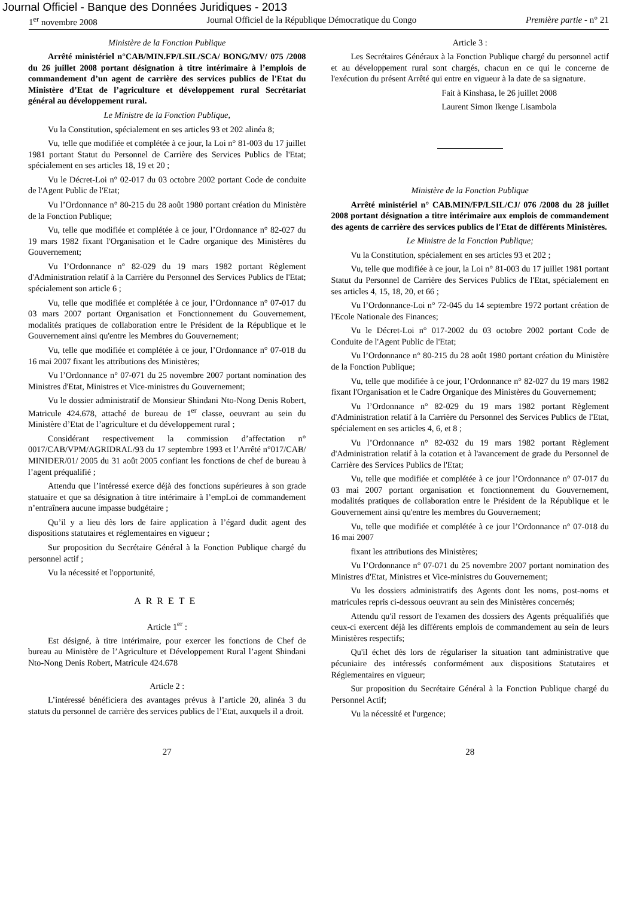Journal Officiel - Banque des Données Juridiques - 2013
1<sup>er</sup> novembre 2008 Journal Officiel de la République Démocratique du Congo Première partie - n° 21
Ministère de la Fonction Publique
Arrêté ministériel n°CAB/MIN.FP/LSIL/SCA/ BONG/MV/ 075 /2008 du 26 juillet 2008 portant désignation à titre intérimaire à l’emplois de commandement d’un agent de carrière des services publics de l'Etat du Ministère d’Etat de l’agriculture et développement rural Secrétariat général au développement rural.
Le Ministre de la Fonction Publique,
Vu la Constitution, spécialement en ses articles 93 et 202 alinéa 8;
Vu, telle que modifiée et complétée à ce jour, la Loi n° 81-003 du 17 juillet 1981 portant Statut du Personnel de Carrière des Services Publics de l'Etat; spécialement en ses articles 18, 19 et 20 ;
Vu le Décret-Loi n° 02-017 du 03 octobre 2002 portant Code de conduite de l'Agent Public de l'Etat;
Vu l’Ordonnance n° 80-215 du 28 août 1980 portant création du Ministère de la Fonction Publique;
Vu, telle que modifiée et complétée à ce jour, l’Ordonnance n° 82-027 du 19 mars 1982 fixant l'Organisation et le Cadre organique des Ministères du Gouvernement;
Vu l’Ordonnance n° 82-029 du 19 mars 1982 portant Règlement d'Administration relatif à la Carrière du Personnel des Services Publics de l'Etat; spécialement son article 6 ;
Vu, telle que modifiée et complétée à ce jour, l’Ordonnance n° 07-017 du 03 mars 2007 portant Organisation et Fonctionnement du Gouvernement, modalités pratiques de collaboration entre le Président de la République et le Gouvernement ainsi qu'entre les Membres du Gouvernement;
Vu, telle que modifiée et complétée à ce jour, l’Ordonnance n° 07-018 du 16 mai 2007 fixant les attributions des Ministères;
Vu l’Ordonnance n° 07-071 du 25 novembre 2007 portant nomination des Ministres d'Etat, Ministres et Vice-ministres du Gouvernement;
Vu le dossier administratif de Monsieur Shindani Nto-Nong Denis Robert, Matricule 424.678, attaché de bureau de 1<sup>er</sup> classe, oeuvrant au sein du Ministère d’Etat de l’agriculture et du développement rural ;
Considérant respectivement la commission d’affectation n° 0017/CAB/VPM/AGRIDRAL/93 du 17 septembre 1993 et l’Arrêté n°017/CAB/ MINIDER/01/ 2005 du 31 août 2005 confiant les fonctions de chef de bureau à l’agent préqualifié ;
Attendu que l’intéressé exerce déjà des fonctions supérieures à son grade statuaire et que sa désignation à titre intérimaire à l’empLoi de commandement n’entraînera aucune impasse budgétaire ;
Qu’il y a lieu dès lors de faire application à l’égard dudit agent des dispositions statutaires et réglementaires en vigueur ;
Sur proposition du Secrétaire Général à la Fonction Publique chargé du personnel actif ;
Vu la nécessité et l'opportunité,
ARRETE
Article 1<sup>er</sup> :
Est désigné, à titre intérimaire, pour exercer les fonctions de Chef de bureau au Ministère de l’Agriculture et Développement Rural l’agent Shindani Nto-Nong Denis Robert, Matricule 424.678
Article 2 :
L’intéressé bénéficiera des avantages prévus à l’article 20, alinéa 3 du statuts du personnel de carrière des services publics de l’Etat, auxquels il a droit.
Article 3 :
Les Secrétaires Généraux à la Fonction Publique chargé du personnel actif et au développement rural sont chargés, chacun en ce qui le concerne de l'exécution du présent Arrêté qui entre en vigueur à la date de sa signature.
Fait à Kinshasa, le 26 juillet 2008
Laurent Simon Ikenge Lisambola
Ministère de la Fonction Publique
Arrêté ministériel n° CAB.MIN/FP/LSIL/CJ/ 076 /2008 du 28 juillet 2008 portant désignation a titre intérimaire aux emplois de commandement des agents de carrière des services publics de l'Etat de différents Ministères.
Le Ministre de la Fonction Publique;
Vu la Constitution, spécialement en ses articles 93 et 202 ;
Vu, telle que modifiée à ce jour, la Loi n° 81-003 du 17 juillet 1981 portant Statut du Personnel de Carrière des Services Publics de l'Etat, spécialement en ses articles 4, 15, 18, 20, et 66 ;
Vu l’Ordonnance-Loi n° 72-045 du 14 septembre 1972 portant création de l'Ecole Nationale des Finances;
Vu le Décret-Loi n° 017-2002 du 03 octobre 2002 portant Code de Conduite de l'Agent Public de l'Etat;
Vu l’Ordonnance n° 80-215 du 28 août 1980 portant création du Ministère de la Fonction Publique;
Vu, telle que modifiée à ce jour, l’Ordonnance n° 82-027 du 19 mars 1982 fixant l'Organisation et le Cadre Organique des Ministères du Gouvernement;
Vu l’Ordonnance n° 82-029 du 19 mars 1982 portant Règlement d'Administration relatif à la Carrière du Personnel des Services Publics de l'Etat, spécialement en ses articles 4, 6, et 8 ;
Vu l’Ordonnance n° 82-032 du 19 mars 1982 portant Règlement d'Administration relatif à la cotation et à l'avancement de grade du Personnel de Carrière des Services Publics de l'Etat;
Vu, telle que modifiée et complétée à ce jour l’Ordonnance n° 07-017 du 03 mai 2007 portant organisation et fonctionnement du Gouvernement, modalités pratiques de collaboration entre le Président de la République et le Gouvernement ainsi qu'entre les membres du Gouvernement;
Vu, telle que modifiée et complétée à ce jour l’Ordonnance n° 07-018 du 16 mai 2007
fixant les attributions des Ministères;
Vu l’Ordonnance n° 07-071 du 25 novembre 2007 portant nomination des Ministres d'Etat, Ministres et Vice-ministres du Gouvernement;
Vu les dossiers administratifs des Agents dont les noms, post-noms et matricules repris ci-dessous oeuvrant au sein des Ministères concernés;
Attendu qu'il ressort de l'examen des dossiers des Agents préqualifiés que ceux-ci exercent déjà les différents emplois de commandement au sein de leurs Ministères respectifs;
Qu'il échet dès lors de régulariser la situation tant administrative que pécuniaire des intéressés conformément aux dispositions Statutaires et Réglementaires en vigueur;
Sur proposition du Secrétaire Général à la Fonction Publique chargé du Personnel Actif;
Vu la nécessité et l'urgence;
27 28